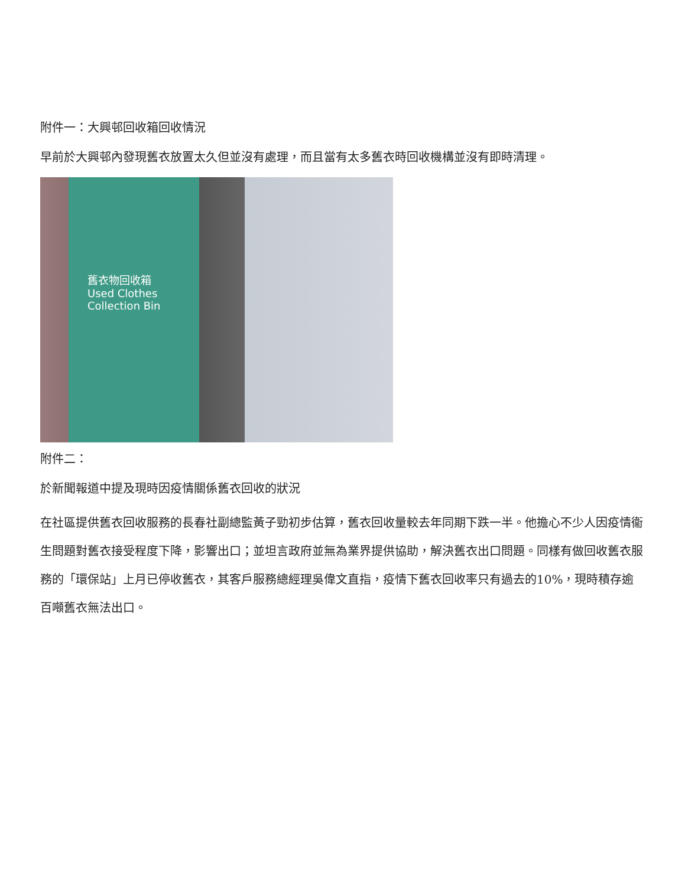附件一：大興邨回收箱回收情況
早前於大興邨內發現舊衣放置太久但並沒有處理，而且當有太多舊衣時回收機構並沒有即時清理。
舊衣物回收箱
Used Clothes
Collection Bin
附件二：
於新聞報道中提及現時因疫情關係舊衣回收的狀況
在社區提供舊衣回收服務的長春社副總監黃子勁初步估算，舊衣回收量較去年同期下跌一半。他擔心不少人因疫情衞生問題對舊衣接受程度下降，影響出口；並坦言政府並無為業界提供協助，解決舊衣出口問題。同樣有做回收舊衣服務的「環保站」上月已停收舊衣，其客戶服務總經理吳偉文直指，疫情下舊衣回收率只有過去的10%，現時積存逾百噸舊衣無法出口。